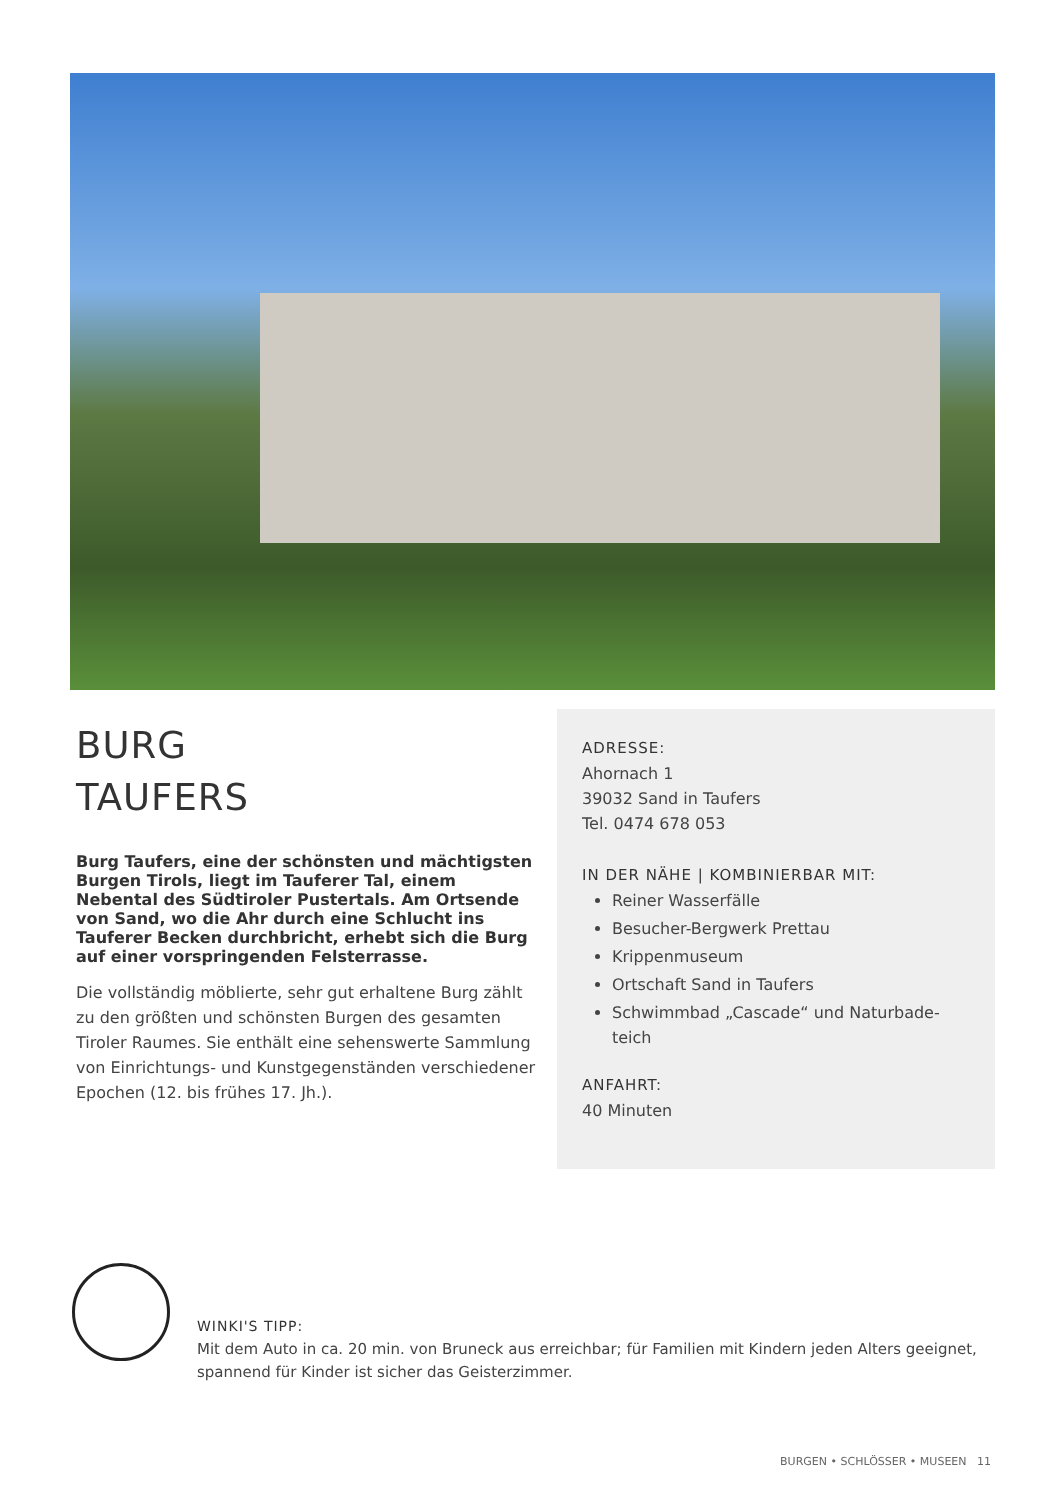BURG
TAUFERS
Burg Taufers, eine der schönsten und mächtigsten Burgen Tirols, liegt im Tauferer Tal, einem Nebental des Südtiroler Pustertals. Am Ortsende von Sand, wo die Ahr durch eine Schlucht ins Tauferer Becken durchbricht, erhebt sich die Burg auf einer vorsprin­genden Felsterrasse.
Die vollständig möblierte, sehr gut erhaltene Burg zählt zu den größten und schönsten Burgen des gesamten Tiroler Raumes. Sie enthält eine sehenswerte Samm­lung von Einrichtungs- und Kunstgegenständen ver­schiedener Epochen (12. bis frühes 17. Jh.).
ADRESSE:
Ahornach 1
39032 Sand in Taufers
Tel. 0474 678 053
IN DER NÄHE | KOMBINIERBAR MIT:
Reiner Wasserfälle
Besucher-Bergwerk Prettau
Krippenmuseum
Ortschaft Sand in Taufers
Schwimmbad „Cascade“ und Naturbade­teich
ANFAHRT:
40 Minuten
WINKI'S TIPP:
Mit dem Auto in ca. 20 min. von Bruneck aus erreichbar; für Familien mit Kindern jeden Alters geeignet, spannend für Kinder ist sicher das Geisterzimmer.
BURGEN • SCHLÖSSER • MUSEEN 11